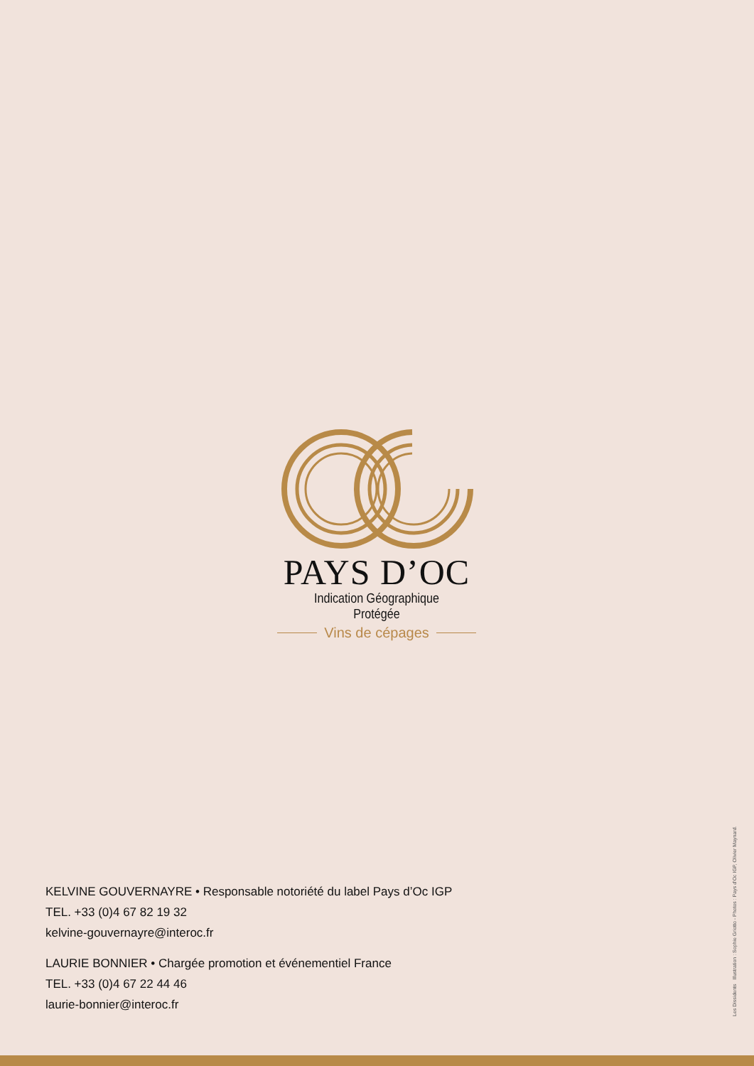PAYS D’OC
Indication Géographique Protégée
Vins de cépages
KELVINE GOUVERNAYRE • Responsable notoriété du label Pays d’Oc IGP
TEL. +33 (0)4 67 82 19 32
kelvine-gouvernayre@interoc.fr
LAURIE BONNIER • Chargée promotion et événementiel France
TEL. +33 (0)4 67 22 44 46
laurie-bonnier@interoc.fr
Les Dissidents Illustration : Sophie Griotto - Photos : Pays d’Oc IGP, Olivier Maynard.